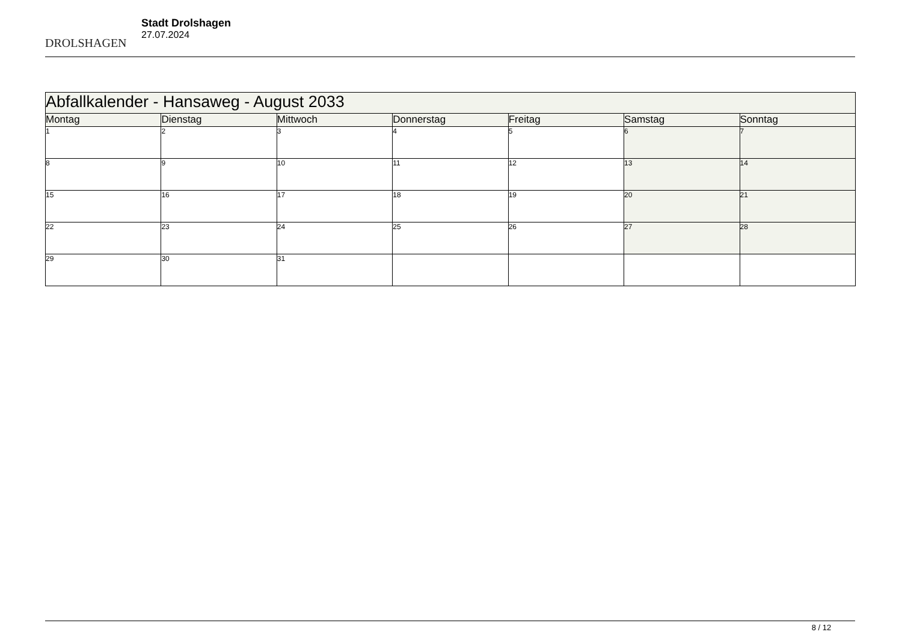DROLSHAGEN
Stadt Drolshagen
27.07.2024
| Abfallkalender - Hansaweg - August 2033 | | | | | | |
| --- | --- | --- | --- | --- | --- | --- |
| Montag | Dienstag | Mittwoch | Donnerstag | Freitag | Samstag | Sonntag |
| 1 | 2 | 3 | 4 | 5 | 6 | 7 |
| 8 | 9 | 10 | 11 | 12 | 13 | 14 |
| 15 | 16 | 17 | 18 | 19 | 20 | 21 |
| 22 | 23 | 24 | 25 | 26 | 27 | 28 |
| 29 | 30 | 31 | | | | |
8 / 12